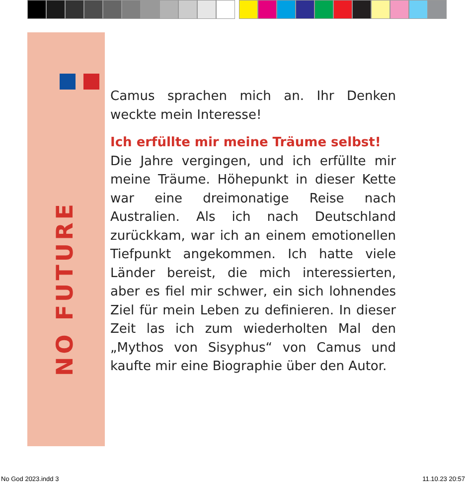NO FUTURE
Camus sprachen mich an. Ihr Denken weckte mein Interesse!
Ich erfüllte mir meine Träume selbst!
Die Jahre vergingen, und ich erfüllte mir meine Träume. Höhepunkt in dieser Kette war eine dreimonatige Reise nach Australien. Als ich nach Deutschland zurückkam, war ich an einem emotionellen Tiefpunkt angekommen. Ich hatte viele Länder bereist, die mich interessierten, aber es fiel mir schwer, ein sich lohnendes Ziel für mein Leben zu definieren. In dieser Zeit las ich zum wiederholten Mal den „Mythos von Sisyphus“ von Camus und kaufte mir eine Biographie über den Autor.
No God 2023.indd 3 11.10.23 20:57